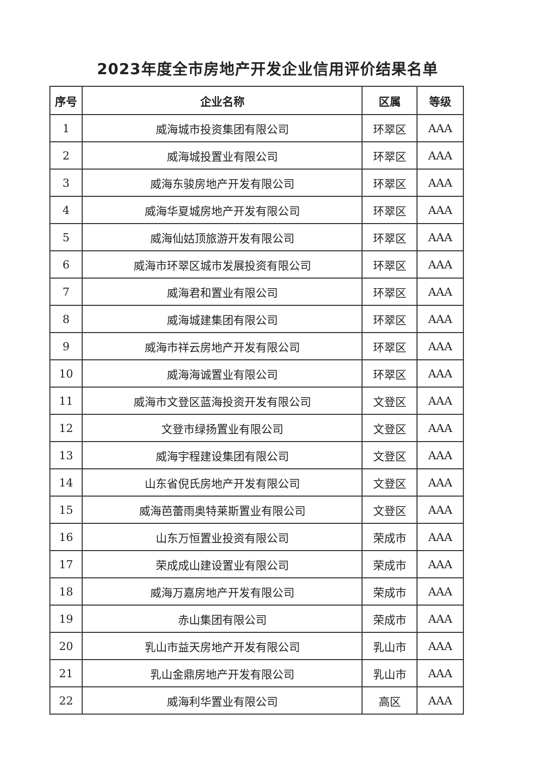2023年度全市房地产开发企业信用评价结果名单
| 序号 | 企业名称 | 区属 | 等级 |
| --- | --- | --- | --- |
| 1 | 威海城市投资集团有限公司 | 环翠区 | AAA |
| 2 | 威海城投置业有限公司 | 环翠区 | AAA |
| 3 | 威海东骏房地产开发有限公司 | 环翠区 | AAA |
| 4 | 威海华夏城房地产开发有限公司 | 环翠区 | AAA |
| 5 | 威海仙姑顶旅游开发有限公司 | 环翠区 | AAA |
| 6 | 威海市环翠区城市发展投资有限公司 | 环翠区 | AAA |
| 7 | 威海君和置业有限公司 | 环翠区 | AAA |
| 8 | 威海城建集团有限公司 | 环翠区 | AAA |
| 9 | 威海市祥云房地产开发有限公司 | 环翠区 | AAA |
| 10 | 威海海诚置业有限公司 | 环翠区 | AAA |
| 11 | 威海市文登区蓝海投资开发有限公司 | 文登区 | AAA |
| 12 | 文登市绿扬置业有限公司 | 文登区 | AAA |
| 13 | 威海宇程建设集团有限公司 | 文登区 | AAA |
| 14 | 山东省倪氏房地产开发有限公司 | 文登区 | AAA |
| 15 | 威海芭蕾雨奥特莱斯置业有限公司 | 文登区 | AAA |
| 16 | 山东万恒置业投资有限公司 | 荣成市 | AAA |
| 17 | 荣成成山建设置业有限公司 | 荣成市 | AAA |
| 18 | 威海万嘉房地产开发有限公司 | 荣成市 | AAA |
| 19 | 赤山集团有限公司 | 荣成市 | AAA |
| 20 | 乳山市益天房地产开发有限公司 | 乳山市 | AAA |
| 21 | 乳山金鼎房地产开发有限公司 | 乳山市 | AAA |
| 22 | 威海利华置业有限公司 | 高区 | AAA |